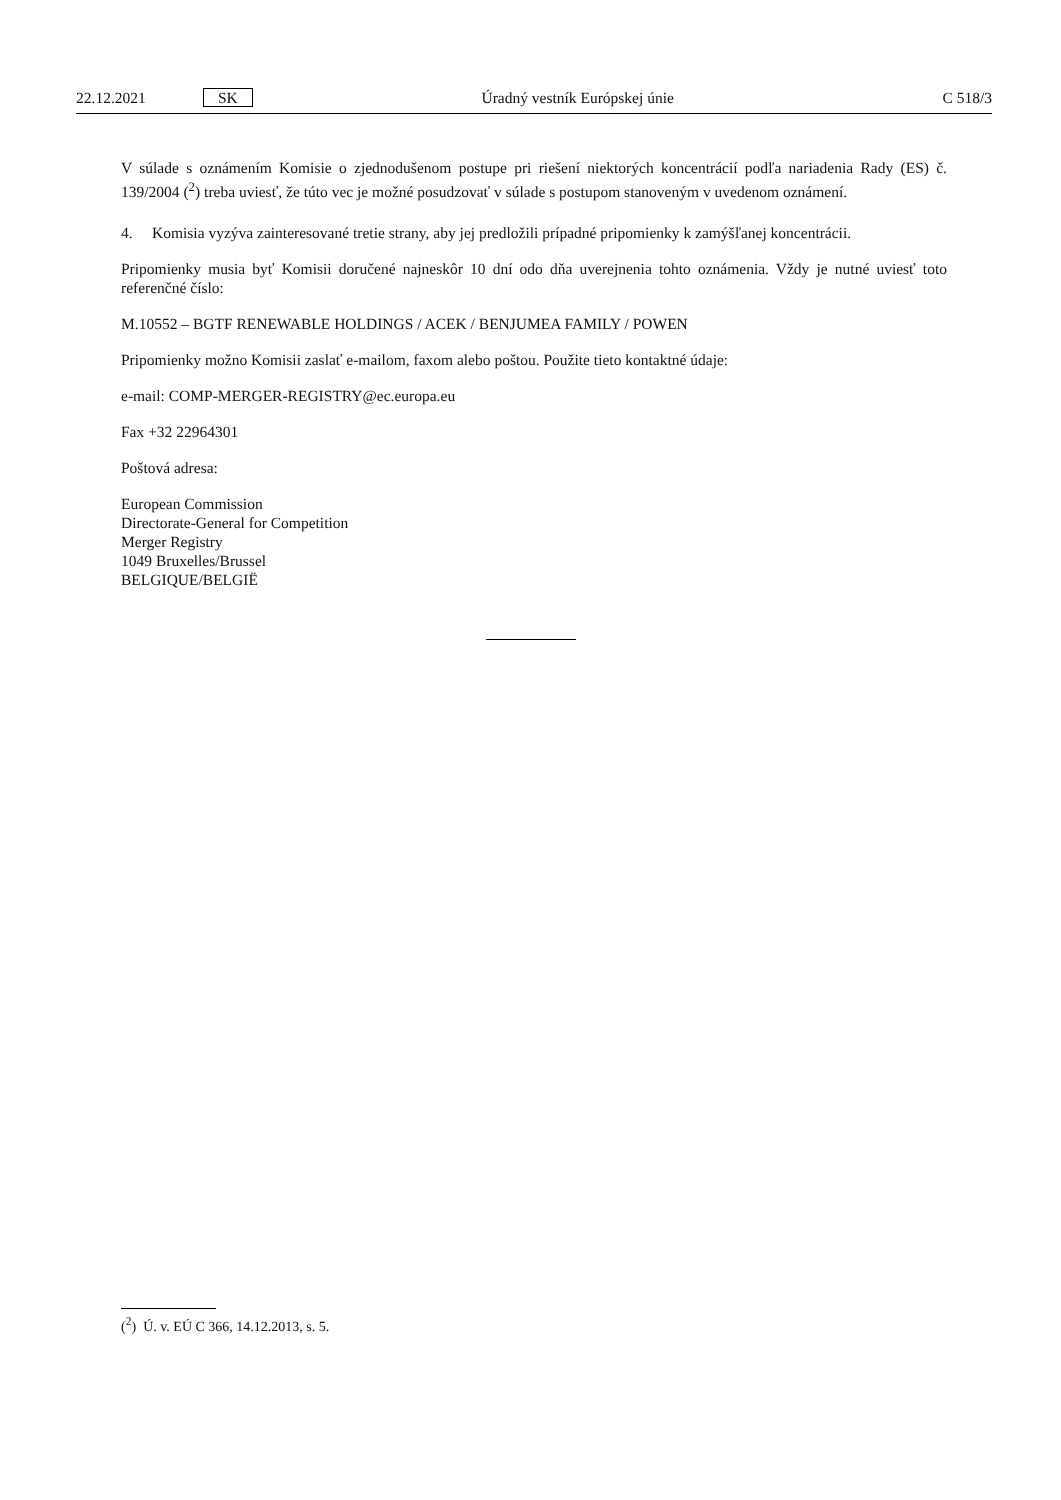22.12.2021 SK Úradný vestník Európskej únie C 518/3
V súlade s oznámením Komisie o zjednodušenom postupe pri riešení niektorých koncentrácií podľa nariadenia Rady (ES) č. 139/2004 (<sup>2</sup>) treba uviesť, že túto vec je možné posudzovať v súlade s postupom stanoveným v uvedenom oznámení.
4. Komisia vyzýva zainteresované tretie strany, aby jej predložili prípadné pripomienky k zamýšľanej koncentrácii.
Pripomienky musia byť Komisii doručené najneskôr 10 dní odo dňa uverejnenia tohto oznámenia. Vždy je nutné uviesť toto referenčné číslo:
M.10552 – BGTF RENEWABLE HOLDINGS / ACEK / BENJUMEA FAMILY / POWEN
Pripomienky možno Komisii zaslať e-mailom, faxom alebo poštou. Použite tieto kontaktné údaje:
e-mail: COMP-MERGER-REGISTRY@ec.europa.eu
Fax +32 22964301
Poštová adresa:
European Commission
Directorate-General for Competition
Merger Registry
1049 Bruxelles/Brussel
BELGIQUE/BELGIË
(<sup>2</sup>) Ú. v. EÚ C 366, 14.12.2013, s. 5.